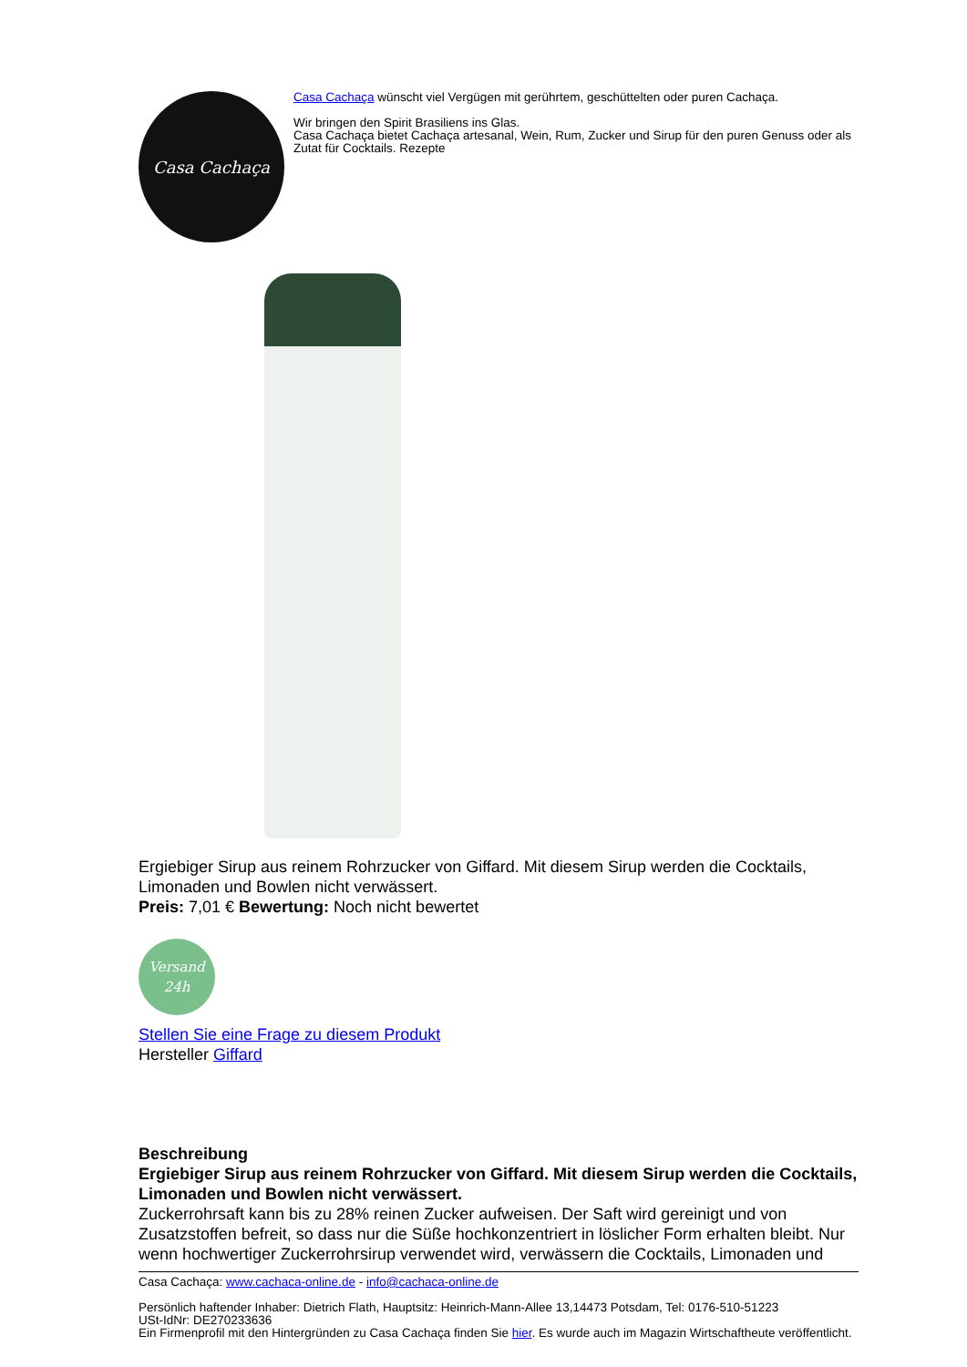Casa Cachaça
Casa Cachaça wünscht viel Vergügen mit gerührtem, geschüttelten oder puren Cachaça.
Wir bringen den Spirit Brasiliens ins Glas.
Casa Cachaça bietet Cachaça artesanal, Wein, Rum, Zucker und Sirup für den puren Genuss oder als Zutat für Cocktails. Rezepte
Ergiebiger Sirup aus reinem Rohrzucker von Giffard. Mit diesem Sirup werden die Cocktails, Limonaden und Bowlen nicht verwässert.
Preis: 7,01 € Bewertung: Noch nicht bewertet
Versand
24h
Stellen Sie eine Frage zu diesem Produkt
Hersteller Giffard
Beschreibung
Ergiebiger Sirup aus reinem Rohrzucker von Giffard. Mit diesem Sirup werden die Cocktails, Limonaden und Bowlen nicht verwässert.
Zuckerrohrsaft kann bis zu 28% reinen Zucker aufweisen. Der Saft wird gereinigt und von Zusatzstoffen befreit, so dass nur die Süße hochkonzentriert in löslicher Form erhalten bleibt. Nur wenn hochwertiger Zuckerrohrsirup verwendet wird, verwässern die Cocktails, Limonaden und
Casa Cachaça: www.cachaca-online.de - info@cachaca-online.de
Persönlich haftender Inhaber: Dietrich Flath, Hauptsitz: Heinrich-Mann-Allee 13,14473 Potsdam, Tel: 0176-510-51223
USt-IdNr: DE270233636
Ein Firmenprofil mit den Hintergründen zu Casa Cachaça finden Sie hier. Es wurde auch im Magazin Wirtschaftheute veröffentlicht.